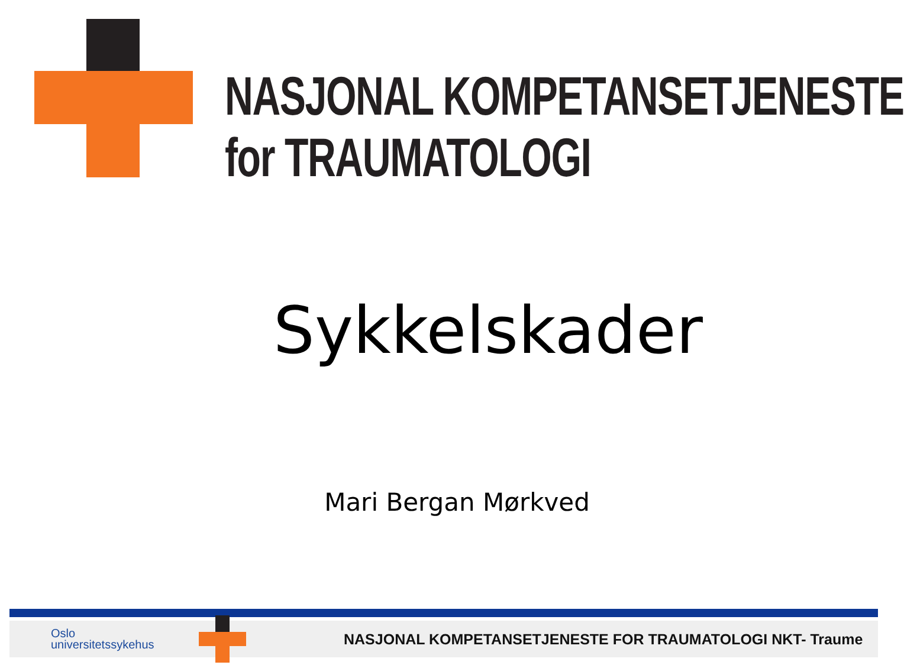NASJONAL KOMPETANSETJENESTE
for TRAUMATOLOGI
Sykkelskader
Mari Bergan Mørkved
Oslo
universitetssykehus
NASJONAL KOMPETANSETJENESTE FOR TRAUMATOLOGI NKT- Traume